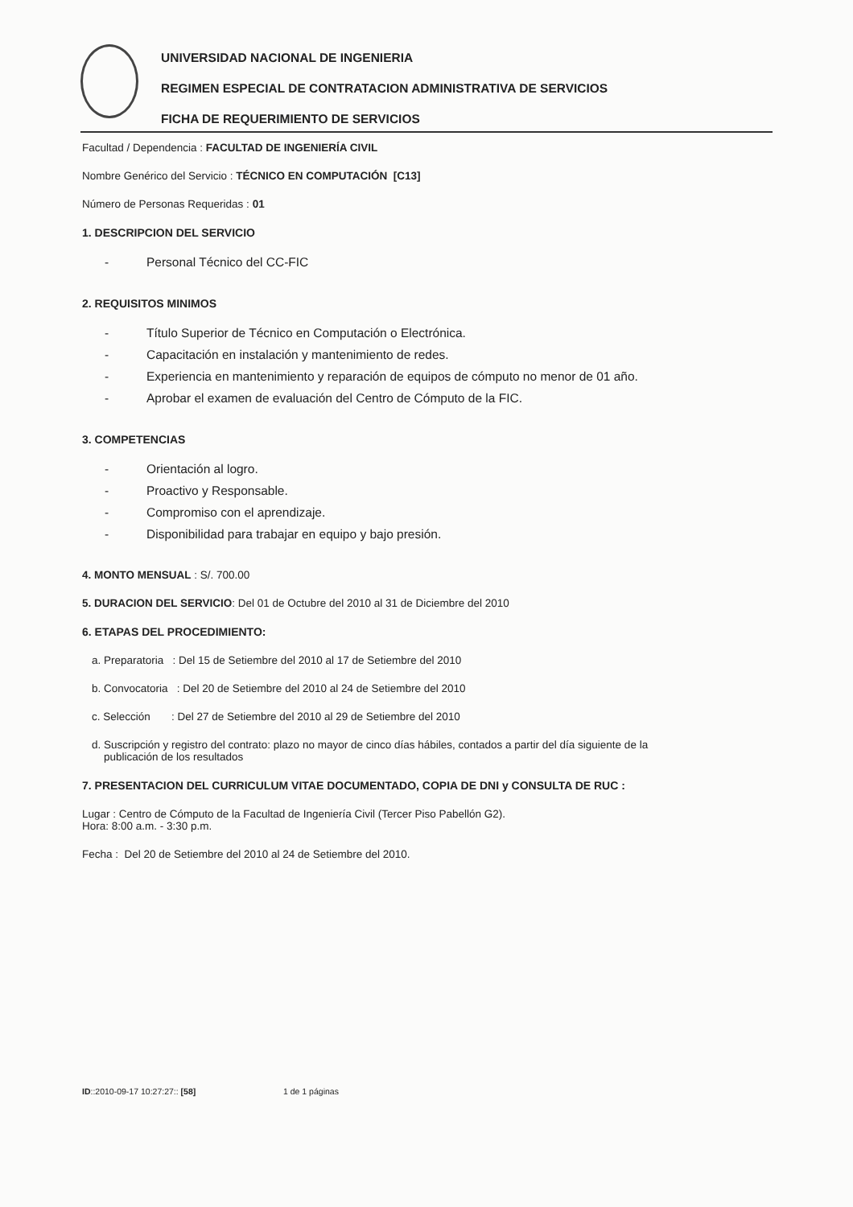UNIVERSIDAD NACIONAL DE INGENIERIA
REGIMEN ESPECIAL DE CONTRATACION ADMINISTRATIVA DE SERVICIOS
FICHA DE REQUERIMIENTO DE SERVICIOS
Facultad / Dependencia : FACULTAD DE INGENIERÍA CIVIL
Nombre Genérico del Servicio : TÉCNICO EN COMPUTACIÓN [C13]
Número de Personas Requeridas : 01
1. DESCRIPCION DEL SERVICIO
- Personal Técnico del CC-FIC
2. REQUISITOS MINIMOS
- Título Superior de Técnico en Computación o Electrónica.
- Capacitación en instalación y mantenimiento de redes.
- Experiencia en mantenimiento y reparación de equipos de cómputo no menor de 01 año.
- Aprobar el examen de evaluación del Centro de Cómputo de la FIC.
3. COMPETENCIAS
- Orientación al logro.
- Proactivo y Responsable.
- Compromiso con el aprendizaje.
- Disponibilidad para trabajar en equipo y bajo presión.
4. MONTO MENSUAL : S/. 700.00
5. DURACION DEL SERVICIO: Del 01 de Octubre del 2010 al 31 de Diciembre del 2010
6. ETAPAS DEL PROCEDIMIENTO:
a. Preparatoria : Del 15 de Setiembre del 2010 al 17 de Setiembre del 2010
b. Convocatoria : Del 20 de Setiembre del 2010 al 24 de Setiembre del 2010
c. Selección : Del 27 de Setiembre del 2010 al 29 de Setiembre del 2010
d. Suscripción y registro del contrato: plazo no mayor de cinco días hábiles, contados a partir del día siguiente de la
publicación de los resultados
7. PRESENTACION DEL CURRICULUM VITAE DOCUMENTADO, COPIA DE DNI y CONSULTA DE RUC :
Lugar : Centro de Cómputo de la Facultad de Ingeniería Civil (Tercer Piso Pabellón G2).
Hora: 8:00 a.m. - 3:30 p.m.
Fecha : Del 20 de Setiembre del 2010 al 24 de Setiembre del 2010.
ID::2010-09-17 10:27:27:: [58] 1 de 1 páginas